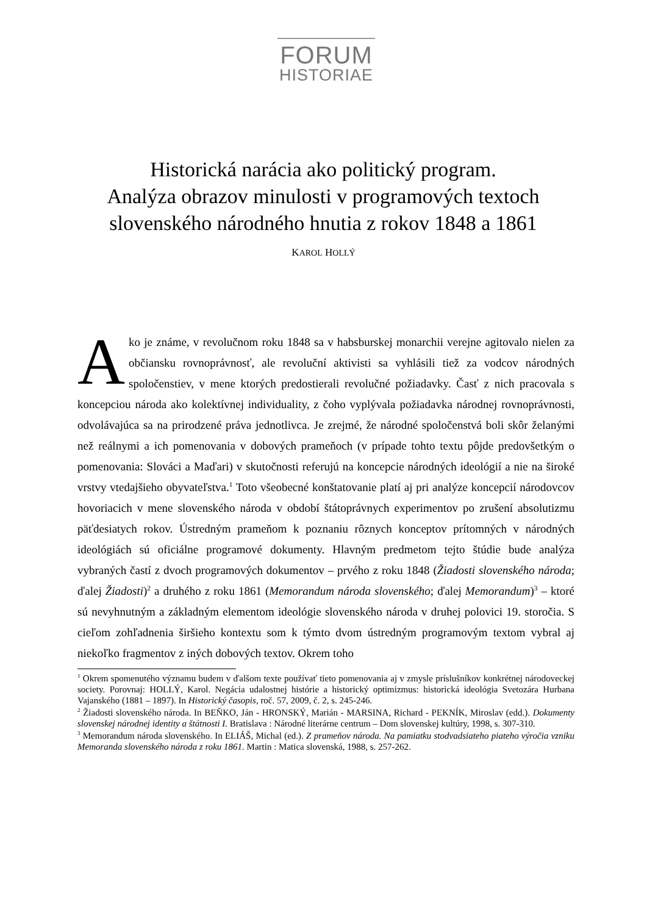FORUM
HISTORIAE
Historická narácia ako politický program.
Analýza obrazov minulosti v programových textoch slovenského národného hnutia z rokov 1848 a 1861
KAROL HOLLÝ
Ako je známe, v revolučnom roku 1848 sa v habsburskej monarchii verejne agitovalo nielen za občiansku rovnoprávnosť, ale revoluční aktivisti sa vyhlásili tiež za vodcov národných spoločenstiev, v mene ktorých predostierali revolučné požiadavky. Časť z nich pracovala s koncepciou národa ako kolektívnej individuality, z čoho vyplývala požiadavka národnej rovnoprávnosti, odvolávajúca sa na prirodzené práva jednotlivca. Je zrejmé, že národné spoločenstvá boli skôr želanými než reálnymi a ich pomenovania v dobových prameňoch (v prípade tohto textu pôjde predovšetkým o pomenovania: Slováci a Maďari) v skutočnosti referujú na koncepcie národných ideológií a nie na široké vrstvy vtedajšieho obyvateľstva.<sup>1</sup> Toto všeobecné konštatovanie platí aj pri analýze koncepcií národovcov hovoriacich v mene slovenského národa v období štátoprávnych experimentov po zrušení absolutizmu päťdesiatych rokov. Ústredným prameňom k poznaniu rôznych konceptov prítomných v národných ideológiách sú oficiálne programové dokumenty. Hlavným predmetom tejto štúdie bude analýza vybraných častí z dvoch programových dokumentov – prvého z roku 1848 (Žiadosti slovenského národa; ďalej Žiadosti)<sup>2</sup> a druhého z roku 1861 (Memorandum národa slovenského; ďalej Memorandum)<sup>3</sup> – ktoré sú nevyhnutným a základným elementom ideológie slovenského národa v druhej polovici 19. storočia. S cieľom zohľadnenia širšieho kontextu som k týmto dvom ústredným programovým textom vybral aj niekoľko fragmentov z iných dobových textov. Okrem toho
<sup>1</sup> Okrem spomenutého významu budem v ďalšom texte používať tieto pomenovania aj v zmysle príslušníkov konkrétnej národoveckej society. Porovnaj: HOLLÝ, Karol. Negácia udalostnej histórie a historický optimizmus: historická ideológia Svetozára Hurbana Vajanského (1881 – 1897). In Historický časopis, roč. 57, 2009, č. 2, s. 245-246.
<sup>2</sup> Žiadosti slovenského národa. In BEŇKO, Ján - HRONSKÝ, Marián - MARSINA, Richard - PEKNÍK, Miroslav (edd.). Dokumenty slovenskej národnej identity a štátnosti I. Bratislava : Národné literárne centrum – Dom slovenskej kultúry, 1998, s. 307-310.
<sup>3</sup> Memorandum národa slovenského. In ELIÁŠ, Michal (ed.). Z prameňov národa. Na pamiatku stodvadsiateho piateho výročia vzniku Memoranda slovenského národa z roku 1861. Martin : Matica slovenská, 1988, s. 257-262.